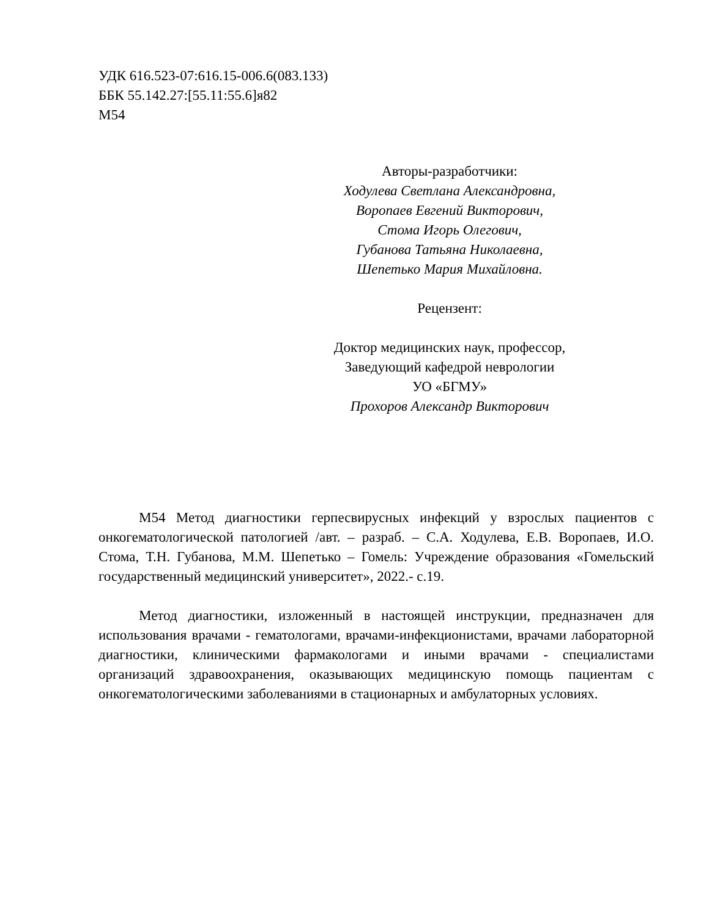УДК 616.523-07:616.15-006.6(083.133)
ББК 55.142.27:[55.11:55.6]я82
М54
Авторы-разработчики:
Ходулева Светлана Александровна,
Воропаев Евгений Викторович,
Стома Игорь Олегович,
Губанова Татьяна Николаевна,
Шепетько Мария Михайловна.
Рецензент:
Доктор медицинских наук, профессор,
Заведующий кафедрой неврологии
УО «БГМУ»
Прохоров Александр Викторович
М54 Метод диагностики герпесвирусных инфекций у взрослых пациентов с онкогематологической патологией /авт. – разраб. – С.А. Ходулева, Е.В. Воропаев, И.О. Стома, Т.Н. Губанова, М.М. Шепетько – Гомель: Учреждение образования «Гомельский государственный медицинский университет», 2022.- с.19.
Метод диагностики, изложенный в настоящей инструкции, предназначен для использования врачами - гематологами, врачами-инфекционистами, врачами лабораторной диагностики, клиническими фармакологами и иными врачами - специалистами организаций здравоохранения, оказывающих медицинскую помощь пациентам с онкогематологическими заболеваниями в стационарных и амбулаторных условиях.